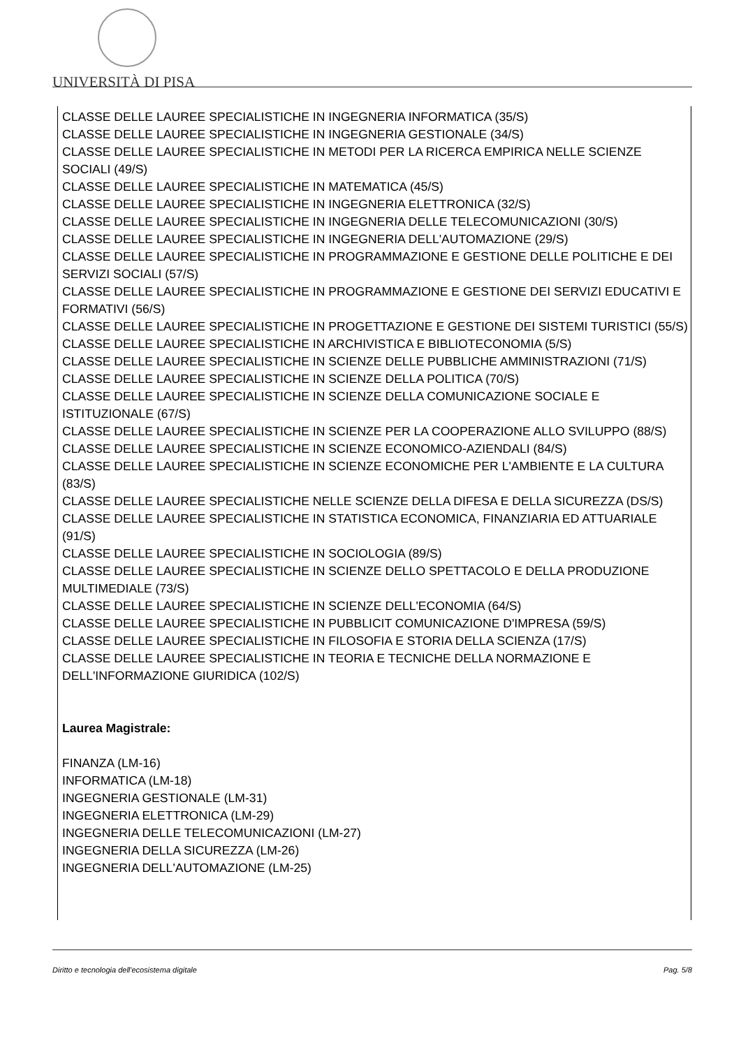UNIVERSITÀ DI PISA
CLASSE DELLE LAUREE SPECIALISTICHE IN INGEGNERIA INFORMATICA (35/S)
CLASSE DELLE LAUREE SPECIALISTICHE IN INGEGNERIA GESTIONALE (34/S)
CLASSE DELLE LAUREE SPECIALISTICHE IN METODI PER LA RICERCA EMPIRICA NELLE SCIENZE SOCIALI (49/S)
CLASSE DELLE LAUREE SPECIALISTICHE IN MATEMATICA (45/S)
CLASSE DELLE LAUREE SPECIALISTICHE IN INGEGNERIA ELETTRONICA (32/S)
CLASSE DELLE LAUREE SPECIALISTICHE IN INGEGNERIA DELLE TELECOMUNICAZIONI (30/S)
CLASSE DELLE LAUREE SPECIALISTICHE IN INGEGNERIA DELL'AUTOMAZIONE (29/S)
CLASSE DELLE LAUREE SPECIALISTICHE IN PROGRAMMAZIONE E GESTIONE DELLE POLITICHE E DEI SERVIZI SOCIALI (57/S)
CLASSE DELLE LAUREE SPECIALISTICHE IN PROGRAMMAZIONE E GESTIONE DEI SERVIZI EDUCATIVI E FORMATIVI (56/S)
CLASSE DELLE LAUREE SPECIALISTICHE IN PROGETTAZIONE E GESTIONE DEI SISTEMI TURISTICI (55/S)
CLASSE DELLE LAUREE SPECIALISTICHE IN ARCHIVISTICA E BIBLIOTECONOMIA (5/S)
CLASSE DELLE LAUREE SPECIALISTICHE IN SCIENZE DELLE PUBBLICHE AMMINISTRAZIONI (71/S)
CLASSE DELLE LAUREE SPECIALISTICHE IN SCIENZE DELLA POLITICA (70/S)
CLASSE DELLE LAUREE SPECIALISTICHE IN SCIENZE DELLA COMUNICAZIONE SOCIALE E ISTITUZIONALE (67/S)
CLASSE DELLE LAUREE SPECIALISTICHE IN SCIENZE PER LA COOPERAZIONE ALLO SVILUPPO (88/S)
CLASSE DELLE LAUREE SPECIALISTICHE IN SCIENZE ECONOMICO-AZIENDALI (84/S)
CLASSE DELLE LAUREE SPECIALISTICHE IN SCIENZE ECONOMICHE PER L'AMBIENTE E LA CULTURA (83/S)
CLASSE DELLE LAUREE SPECIALISTICHE NELLE SCIENZE DELLA DIFESA E DELLA SICUREZZA (DS/S)
CLASSE DELLE LAUREE SPECIALISTICHE IN STATISTICA ECONOMICA, FINANZIARIA ED ATTUARIALE (91/S)
CLASSE DELLE LAUREE SPECIALISTICHE IN SOCIOLOGIA (89/S)
CLASSE DELLE LAUREE SPECIALISTICHE IN SCIENZE DELLO SPETTACOLO E DELLA PRODUZIONE MULTIMEDIALE (73/S)
CLASSE DELLE LAUREE SPECIALISTICHE IN SCIENZE DELL'ECONOMIA (64/S)
CLASSE DELLE LAUREE SPECIALISTICHE IN PUBBLICIT COMUNICAZIONE D'IMPRESA (59/S)
CLASSE DELLE LAUREE SPECIALISTICHE IN FILOSOFIA E STORIA DELLA SCIENZA (17/S)
CLASSE DELLE LAUREE SPECIALISTICHE IN TEORIA E TECNICHE DELLA NORMAZIONE E DELL'INFORMAZIONE GIURIDICA (102/S)
Laurea Magistrale:
FINANZA (LM-16)
INFORMATICA (LM-18)
INGEGNERIA GESTIONALE (LM-31)
INGEGNERIA ELETTRONICA (LM-29)
INGEGNERIA DELLE TELECOMUNICAZIONI (LM-27)
INGEGNERIA DELLA SICUREZZA (LM-26)
INGEGNERIA DELL'AUTOMAZIONE (LM-25)
Diritto e tecnologia dell'ecosistema digitale Pag. 5/8